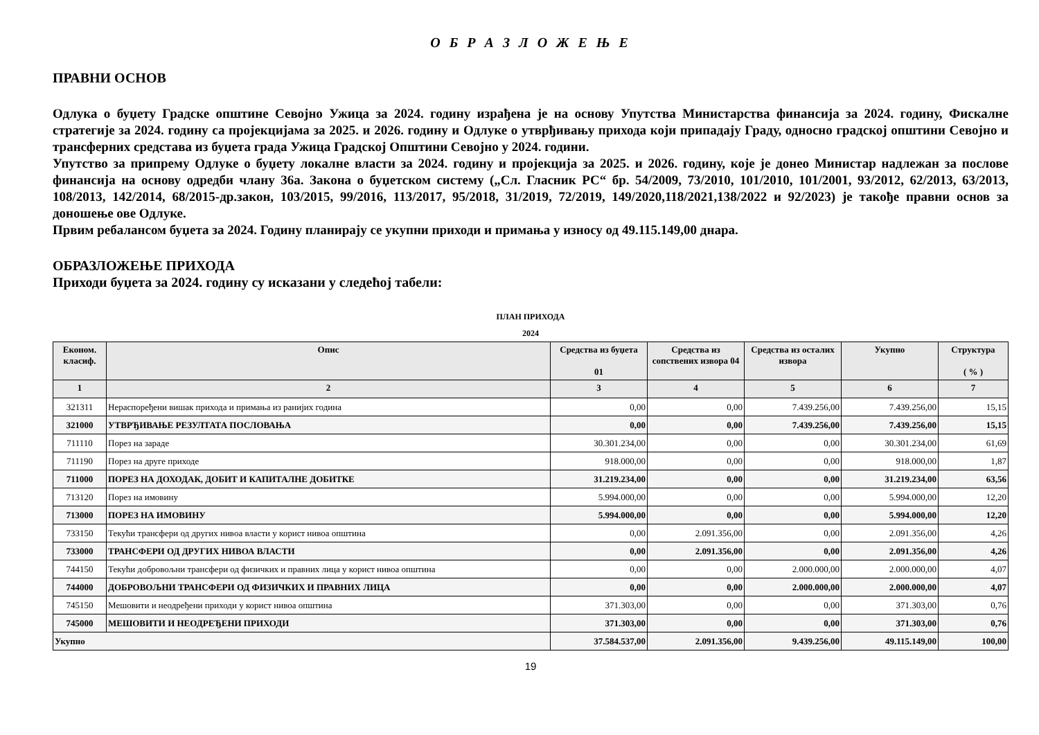О Б Р А З Л О Ж Е Њ Е
ПРАВНИ ОСНОВ
Одлука о буџету Градске општине Севојно Ужица за 2024. годину израђена је на основу Упутства Министарства финансија за 2024. годину, Фискалне стратегије за 2024. годину са пројекцијама за 2025. и 2026. годину и Одлуке о утврђивању прихода који припадају Граду, односно градској општини Севојно и трансферних средстава из буџета града Ужица Градској Општини Севојно у 2024. години.
Упутство за припрему Одлуке о буџету локалне власти за 2024. годину и пројекција за 2025. и 2026. годину, које је донео Министар надлежан за послове финансија на основу одредби члану 36а. Закона о буџетском систему („Сл. Гласник РС“ бр. 54/2009, 73/2010, 101/2010, 101/2001, 93/2012, 62/2013, 63/2013, 108/2013, 142/2014, 68/2015-др.закон, 103/2015, 99/2016, 113/2017, 95/2018, 31/2019, 72/2019, 149/2020,118/2021,138/2022 и 92/2023) је такође правни основ за доношење ове Одлуке.
Првим ребалансом буџета за 2024. Годину планирају се укупни приходи и примања у износу од 49.115.149,00 днара.
ОБРАЗЛОЖЕЊЕ ПРИХОДА
Приходи буџета за 2024. годину су исказани у следећој табели:
ПЛАН ПРИХОДА
2024
| Економ. класиф. | Опис | Средства из буџета 01 | Средства из сопствених извора 04 | Средства из осталих извора | Укупно | Структура ( % ) |
| --- | --- | --- | --- | --- | --- | --- |
| 1 | 2 | 3 | 4 | 5 | 6 | 7 |
| 321311 | Нераспоређени вишак прихода и примања из ранијих година | 0,00 | 0,00 | 7.439.256,00 | 7.439.256,00 | 15,15 |
| 321000 | УТВРЂИВАЊЕ РЕЗУЛТАТА ПОСЛОВАЊА | 0,00 | 0,00 | 7.439.256,00 | 7.439.256,00 | 15,15 |
| 711110 | Порез на зараде | 30.301.234,00 | 0,00 | 0,00 | 30.301.234,00 | 61,69 |
| 711190 | Порез на друге приходе | 918.000,00 | 0,00 | 0,00 | 918.000,00 | 1,87 |
| 711000 | ПОРЕЗ НА ДОХОДАК, ДОБИТ И КАПИТАЛНЕ ДОБИТКЕ | 31.219.234,00 | 0,00 | 0,00 | 31.219.234,00 | 63,56 |
| 713120 | Порез на имовину | 5.994.000,00 | 0,00 | 0,00 | 5.994.000,00 | 12,20 |
| 713000 | ПОРЕЗ НА ИМОВИНУ | 5.994.000,00 | 0,00 | 0,00 | 5.994.000,00 | 12,20 |
| 733150 | Текући трансфери од других нивоа власти у корист нивоа општина | 0,00 | 2.091.356,00 | 0,00 | 2.091.356,00 | 4,26 |
| 733000 | ТРАНСФЕРИ ОД ДРУГИХ НИВОА ВЛАСТИ | 0,00 | 2.091.356,00 | 0,00 | 2.091.356,00 | 4,26 |
| 744150 | Текући добровољни трансфери од физичких и правних лица у корист нивоа општина | 0,00 | 0,00 | 2.000.000,00 | 2.000.000,00 | 4,07 |
| 744000 | ДОБРОВОЉНИ ТРАНСФЕРИ ОД ФИЗИЧКИХ И ПРАВНИХ ЛИЦА | 0,00 | 0,00 | 2.000.000,00 | 2.000.000,00 | 4,07 |
| 745150 | Мешовити и неодређени приходи у корист нивоа општина | 371.303,00 | 0,00 | 0,00 | 371.303,00 | 0,76 |
| 745000 | МЕШОВИТИ И НЕОДРЕЂЕНИ ПРИХОДИ | 371.303,00 | 0,00 | 0,00 | 371.303,00 | 0,76 |
| Укупно | | 37.584.537,00 | 2.091.356,00 | 9.439.256,00 | 49.115.149,00 | 100,00 |
19